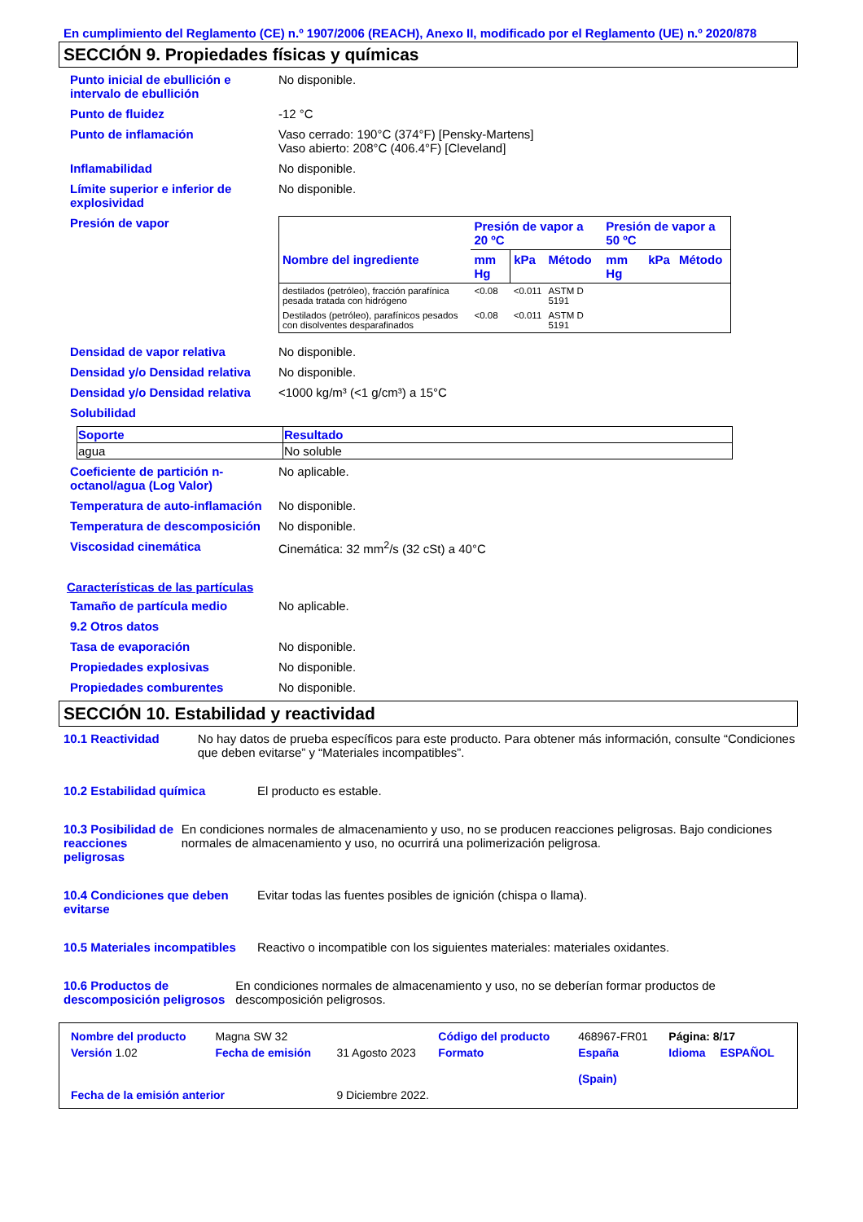En cumplimiento del Reglamento (CE) n.º 1907/2006 (REACH), Anexo II, modificado por el Reglamento (UE) n.º 2020/878
SECCIÓN 9. Propiedades físicas y químicas
Punto inicial de ebullición e intervalo de ebullición
No disponible.
Punto de fluidez -12 °C
Punto de inflamación Vaso cerrado: 190°C (374°F) [Pensky-Martens]
Vaso abierto: 208°C (406.4°F) [Cleveland]
Inflamabilidad No disponible.
Límite superior e inferior de explosividad
No disponible.
Presión de vapor
| | Presión de vapor a 20 ºC | | | Presión de vapor a 50 ºC | | |
| --- | --- | --- | --- | --- | --- | --- |
| Nombre del ingrediente | mm Hg | kPa | Método | mm Hg | kPa | Método |
| destilados (petróleo), fracción parafínica pesada tratada con hidrógeno | <0.08 | <0.011 | ASTM D 5191 | | | |
| Destilados (petróleo), parafínicos pesados con disolventes desparafinados | <0.08 | <0.011 | ASTM D 5191 | | | |
Densidad de vapor relativa No disponible.
Densidad y/o Densidad relativa
No disponible.
Densidad y/o Densidad relativa
<1000 kg/m³ (<1 g/cm³) a 15°C
Solubilidad
| Soporte | Resultado |
| --- | --- |
| agua | No soluble |
Coeficiente de partición n-octanol/agua (Log Valor)
No aplicable.
Temperatura de auto-inflamación
No disponible.
Temperatura de descomposición
No disponible.
Viscosidad cinemática Cinemática: 32 mm<sup>2</sup>/s (32 cSt) a 40°C
Características de las partículas
Tamaño de partícula medio No aplicable.
9.2 Otros datos
Tasa de evaporación No disponible.
Propiedades explosivas No disponible.
Propiedades comburentes No disponible.
SECCIÓN 10. Estabilidad y reactividad
10.1 Reactividad No hay datos de prueba específicos para este producto. Para obtener más información, consulte “Condiciones que deben evitarse” y “Materiales incompatibles”.
10.2 Estabilidad química El producto es estable.
10.3 Posibilidad de reacciones peligrosas
En condiciones normales de almacenamiento y uso, no se producen reacciones peligrosas. Bajo condiciones normales de almacenamiento y uso, no ocurrirá una polimerización peligrosa.
10.4 Condiciones que deben evitarse
Evitar todas las fuentes posibles de ignición (chispa o llama).
10.5 Materiales incompatibles
Reactivo o incompatible con los siguientes materiales: materiales oxidantes.
10.6 Productos de descomposición peligrosos
En condiciones normales de almacenamiento y uso, no se deberían formar productos de descomposición peligrosos.
| Nombre del producto | Magna SW 32 | | Código del producto | 468967-FR01 | Página: 8/17 | |
| Versión 1.02 | Fecha de emisión | 31 Agosto 2023 | Formato | España (Spain) | Idioma | ESPAÑOL |
| Fecha de la emisión anterior | | 9 Diciembre 2022. | | | | |